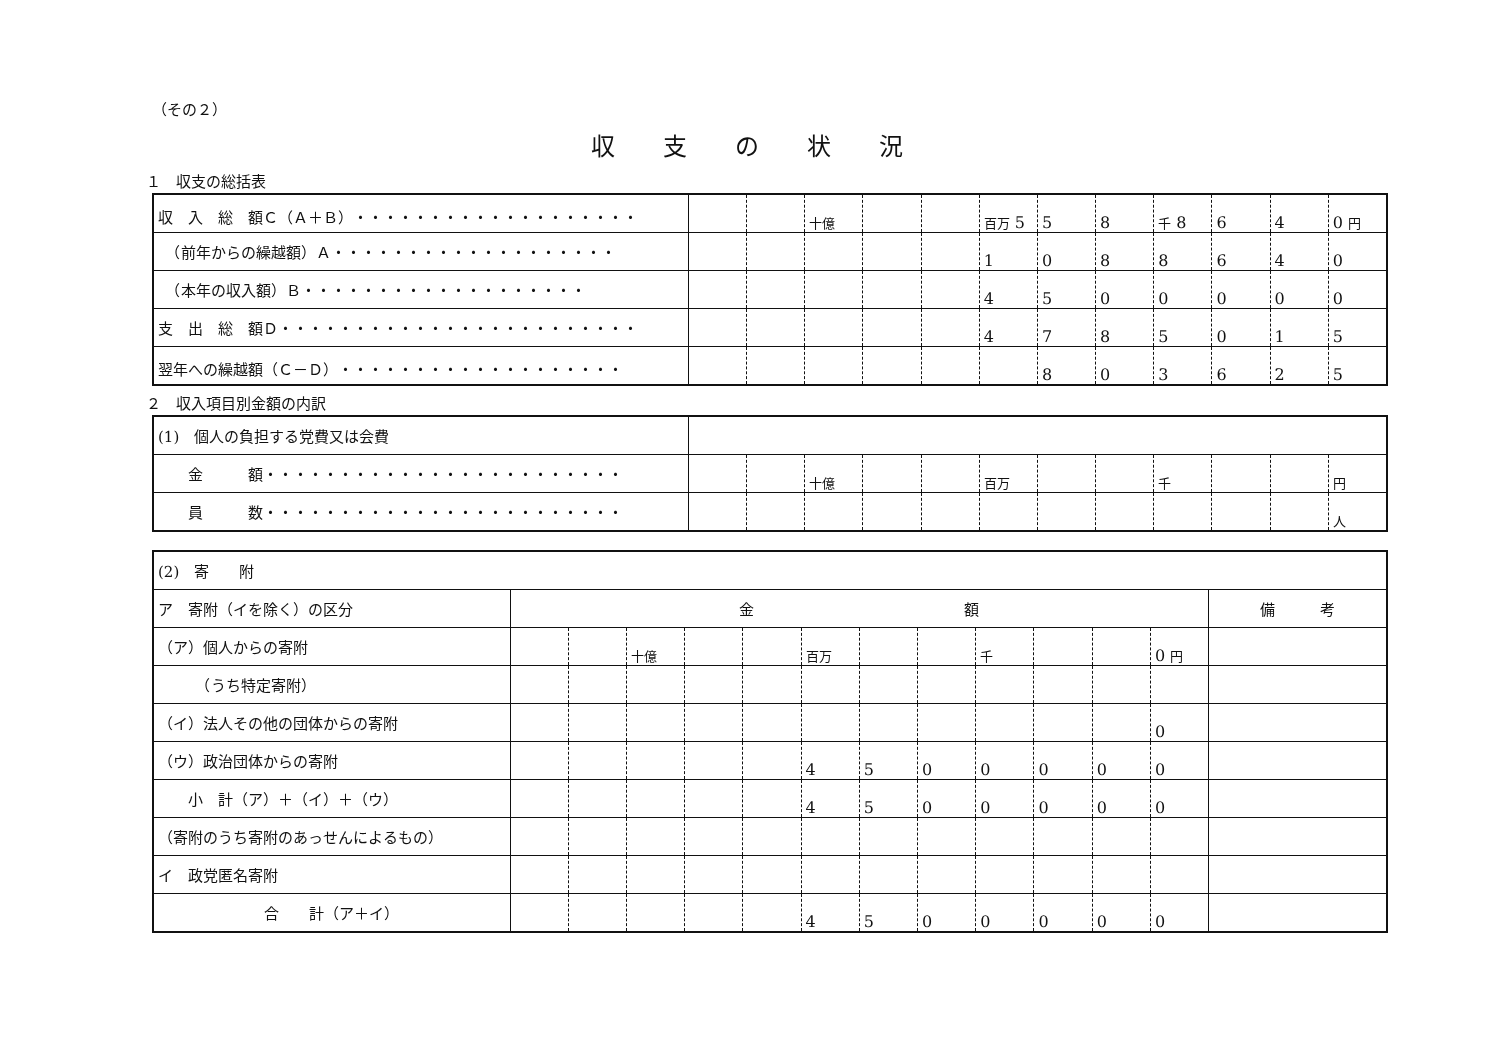（その２）
収支の状況
１　収支の総括表
| 収 入 総 額Ｃ（Ａ＋Ｂ）・・・・・・・・・・・・・・・・・・・ | | | 十億 | | | 百万 5 | 5 | 8 | 千 8 | 6 | 4 | 0 円 |
| （前年からの繰越額）Ａ・・・・・・・・・・・・・・・・・・・ | | | | | | 1 | 0 | 8 | 8 | 6 | 4 | 0 |
| （本年の収入額）Ｂ・・・・・・・・・・・・・・・・・・・ | | | | | | 4 | 5 | 0 | 0 | 0 | 0 | 0 |
| 支 出 総 額Ｄ・・・・・・・・・・・・・・・・・・・・・・・・ | | | | | | 4 | 7 | 8 | 5 | 0 | 1 | 5 |
| 翌年への繰越額（Ｃ－Ｄ）・・・・・・・・・・・・・・・・・・・ | | | | | | | 8 | 0 | 3 | 6 | 2 | 5 |
２　収入項目別金額の内訳
| (1) 個人の負担する党費又は会費 | | | | | | | | | | | | |
| 金 額・・・・・・・・・・・・・・・・・・・・・・・・ | | | 十億 | | | 百万 | | | 千 | | | 円 |
| 員 数・・・・・・・・・・・・・・・・・・・・・・・・ | | | | | | | | | | | | 人 |
| (2) 寄 附 | | | | | | | | | | | | | |
| ア 寄附（イを除く）の区分 | 金 額 | | | | | | | | | | | | 備 考 |
| （ア）個人からの寄附 | | | 十億 | | | 百万 | | | 千 | | | 0 円 | |
| （うち特定寄附） | | | | | | | | | | | | | |
| （イ）法人その他の団体からの寄附 | | | | | | | | | | | | 0 | |
| （ウ）政治団体からの寄附 | | | | | | 4 | 5 | 0 | 0 | 0 | 0 | 0 | |
| 小 計（ア）＋（イ）＋（ウ） | | | | | | 4 | 5 | 0 | 0 | 0 | 0 | 0 | |
| （寄附のうち寄附のあっせんによるもの） | | | | | | | | | | | | | |
| イ 政党匿名寄附 | | | | | | | | | | | | | |
| 合 計（ア＋イ） | | | | | | 4 | 5 | 0 | 0 | 0 | 0 | 0 | |